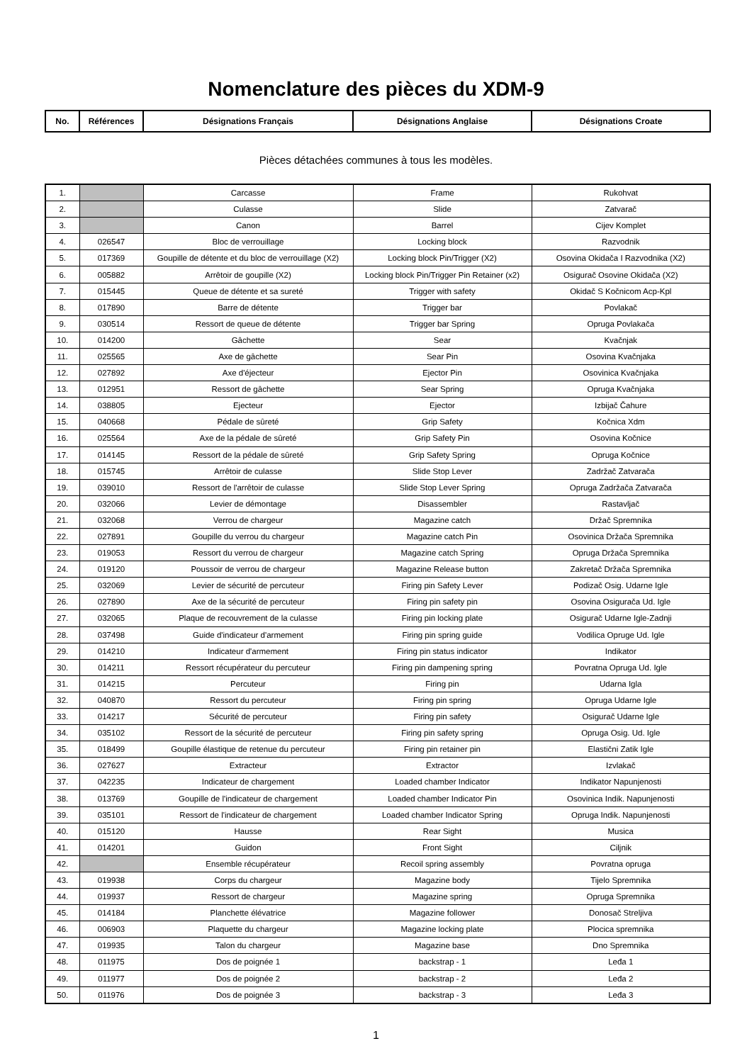Nomenclature des pièces du XDM-9
| No. | Références | Désignations Français | Désignations Anglaise | Désignations Croate |
| --- | --- | --- | --- | --- |
Pièces détachées communes à tous les modèles.
| 1. | | Carcasse | Frame | Rukohvat |
| 2. | | Culasse | Slide | Zatvarač |
| 3. | | Canon | Barrel | Cijev Komplet |
| 4. | 026547 | Bloc de verrouillage | Locking block | Razvodnik |
| 5. | 017369 | Goupille de détente et du bloc de verrouillage (X2) | Locking block Pin/Trigger (X2) | Osovina Okidača I Razvodnika (X2) |
| 6. | 005882 | Arrêtoir de goupille (X2) | Locking block Pin/Trigger Pin Retainer (x2) | Osigurač Osovine Okidača (X2) |
| 7. | 015445 | Queue de détente et sa sureté | Trigger with safety | Okidač S Kočnicom Acp-Kpl |
| 8. | 017890 | Barre de détente | Trigger bar | Povlakač |
| 9. | 030514 | Ressort de queue de détente | Trigger bar Spring | Opruga Povlakača |
| 10. | 014200 | Gâchette | Sear | Kvačnjak |
| 11. | 025565 | Axe de gâchette | Sear Pin | Osovina Kvačnjaka |
| 12. | 027892 | Axe d'éjecteur | Ejector Pin | Osovinica Kvačnjaka |
| 13. | 012951 | Ressort de gâchette | Sear Spring | Opruga Kvačnjaka |
| 14. | 038805 | Ejecteur | Ejector | Izbijač Čahure |
| 15. | 040668 | Pédale de sûreté | Grip Safety | Kočnica Xdm |
| 16. | 025564 | Axe de la pédale de sûreté | Grip Safety Pin | Osovina Kočnice |
| 17. | 014145 | Ressort de la pédale de sûreté | Grip Safety Spring | Opruga Kočnice |
| 18. | 015745 | Arrêtoir de culasse | Slide Stop Lever | Zadržač Zatvarača |
| 19. | 039010 | Ressort de l'arrêtoir de culasse | Slide Stop Lever Spring | Opruga Zadržača Zatvarača |
| 20. | 032066 | Levier de démontage | Disassembler | Rastavljač |
| 21. | 032068 | Verrou de chargeur | Magazine catch | Držač Spremnika |
| 22. | 027891 | Goupille du verrou du chargeur | Magazine catch Pin | Osovinica Držača Spremnika |
| 23. | 019053 | Ressort du verrou de chargeur | Magazine catch Spring | Opruga Držača Spremnika |
| 24. | 019120 | Poussoir de verrou de chargeur | Magazine Release button | Zakretač Držača Spremnika |
| 25. | 032069 | Levier de sécurité de percuteur | Firing pin Safety Lever | Podizač Osig. Udarne Igle |
| 26. | 027890 | Axe de la sécurité de percuteur | Firing pin safety pin | Osovina Osigurača Ud. Igle |
| 27. | 032065 | Plaque de recouvrement de la culasse | Firing pin locking plate | Osigurač Udarne Igle-Zadnji |
| 28. | 037498 | Guide d'indicateur d'armement | Firing pin spring guide | Vodilica Opruge Ud. Igle |
| 29. | 014210 | Indicateur d'armement | Firing pin status indicator | Indikator |
| 30. | 014211 | Ressort récupérateur du percuteur | Firing pin dampening spring | Povratna Opruga Ud. Igle |
| 31. | 014215 | Percuteur | Firing pin | Udarna Igla |
| 32. | 040870 | Ressort du percuteur | Firing pin spring | Opruga Udarne Igle |
| 33. | 014217 | Sécurité de percuteur | Firing pin safety | Osigurač Udarne Igle |
| 34. | 035102 | Ressort de la sécurité de percuteur | Firing pin safety spring | Opruga Osig. Ud. Igle |
| 35. | 018499 | Goupille élastique de retenue du percuteur | Firing pin retainer pin | Elastični Zatik Igle |
| 36. | 027627 | Extracteur | Extractor | Izvlakač |
| 37. | 042235 | Indicateur de chargement | Loaded chamber Indicator | Indikator Napunjenosti |
| 38. | 013769 | Goupille de l'indicateur de chargement | Loaded chamber Indicator Pin | Osovinica Indik. Napunjenosti |
| 39. | 035101 | Ressort de l'indicateur de chargement | Loaded chamber Indicator Spring | Opruga Indik. Napunjenosti |
| 40. | 015120 | Hausse | Rear Sight | Musica |
| 41. | 014201 | Guidon | Front Sight | Ciljnik |
| 42. | | Ensemble récupérateur | Recoil spring assembly | Povratna opruga |
| 43. | 019938 | Corps du chargeur | Magazine body | Tijelo Spremnika |
| 44. | 019937 | Ressort de chargeur | Magazine spring | Opruga Spremnika |
| 45. | 014184 | Planchette élévatrice | Magazine follower | Donosač Streljiva |
| 46. | 006903 | Plaquette du chargeur | Magazine locking plate | Plocica spremnika |
| 47. | 019935 | Talon du chargeur | Magazine base | Dno Spremnika |
| 48. | 011975 | Dos de poignée 1 | backstrap - 1 | Leđa 1 |
| 49. | 011977 | Dos de poignée 2 | backstrap - 2 | Leđa 2 |
| 50. | 011976 | Dos de poignée 3 | backstrap - 3 | Leđa 3 |
1